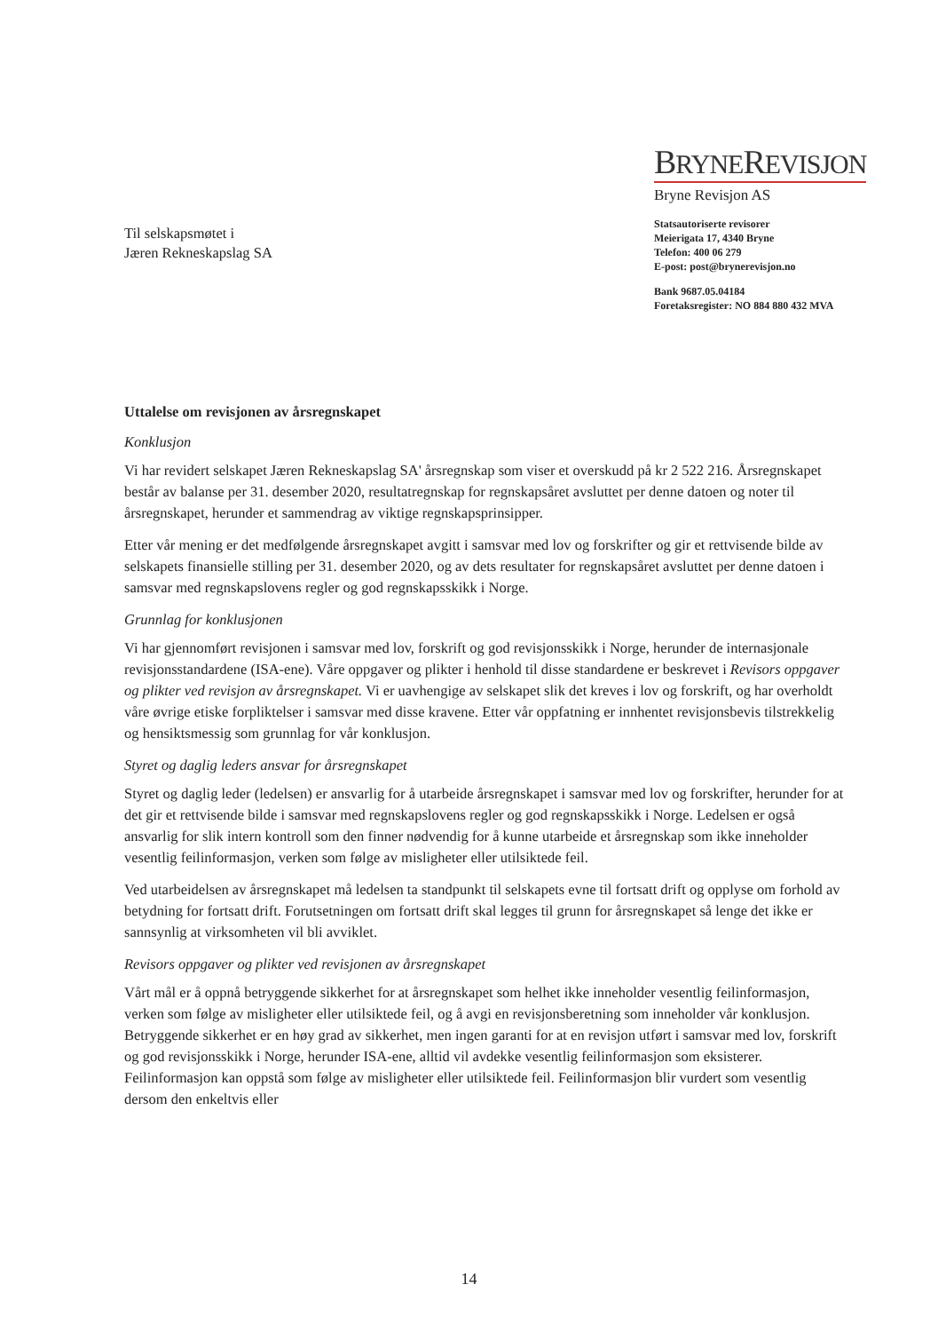Til selskapsmøtet i
Jæren Rekneskapslag SA
BRYNEREVISJON
Bryne Revisjon AS
Statsautoriserte revisorer
Meierigata 17, 4340 Bryne
Telefon: 400 06 279
E-post: post@brynerevisjon.no
Bank 9687.05.04184
Foretaksregister: NO 884 880 432 MVA
Uttalelse om revisjonen av årsregnskapet
Konklusjon
Vi har revidert selskapet Jæren Rekneskapslag SA' årsregnskap som viser et overskudd på kr 2 522 216. Årsregnskapet består av balanse per 31. desember 2020, resultatregnskap for regnskapsåret avsluttet per denne datoen og noter til årsregnskapet, herunder et sammendrag av viktige regnskapsprinsipper.
Etter vår mening er det medfølgende årsregnskapet avgitt i samsvar med lov og forskrifter og gir et rettvisende bilde av selskapets finansielle stilling per 31. desember 2020, og av dets resultater for regnskapsåret avsluttet per denne datoen i samsvar med regnskapslovens regler og god regnskapsskikk i Norge.
Grunnlag for konklusjonen
Vi har gjennomført revisjonen i samsvar med lov, forskrift og god revisjonsskikk i Norge, herunder de internasjonale revisjonsstandardene (ISA-ene). Våre oppgaver og plikter i henhold til disse standardene er beskrevet i Revisors oppgaver og plikter ved revisjon av årsregnskapet. Vi er uavhengige av selskapet slik det kreves i lov og forskrift, og har overholdt våre øvrige etiske forpliktelser i samsvar med disse kravene. Etter vår oppfatning er innhentet revisjonsbevis tilstrekkelig og hensiktsmessig som grunnlag for vår konklusjon.
Styret og daglig leders ansvar for årsregnskapet
Styret og daglig leder (ledelsen) er ansvarlig for å utarbeide årsregnskapet i samsvar med lov og forskrifter, herunder for at det gir et rettvisende bilde i samsvar med regnskapslovens regler og god regnskapsskikk i Norge. Ledelsen er også ansvarlig for slik intern kontroll som den finner nødvendig for å kunne utarbeide et årsregnskap som ikke inneholder vesentlig feilinformasjon, verken som følge av misligheter eller utilsiktede feil.
Ved utarbeidelsen av årsregnskapet må ledelsen ta standpunkt til selskapets evne til fortsatt drift og opplyse om forhold av betydning for fortsatt drift. Forutsetningen om fortsatt drift skal legges til grunn for årsregnskapet så lenge det ikke er sannsynlig at virksomheten vil bli avviklet.
Revisors oppgaver og plikter ved revisjonen av årsregnskapet
Vårt mål er å oppnå betryggende sikkerhet for at årsregnskapet som helhet ikke inneholder vesentlig feilinformasjon, verken som følge av misligheter eller utilsiktede feil, og å avgi en revisjonsberetning som inneholder vår konklusjon. Betryggende sikkerhet er en høy grad av sikkerhet, men ingen garanti for at en revisjon utført i samsvar med lov, forskrift og god revisjonsskikk i Norge, herunder ISA-ene, alltid vil avdekke vesentlig feilinformasjon som eksisterer. Feilinformasjon kan oppstå som følge av misligheter eller utilsiktede feil. Feilinformasjon blir vurdert som vesentlig dersom den enkeltvis eller
14